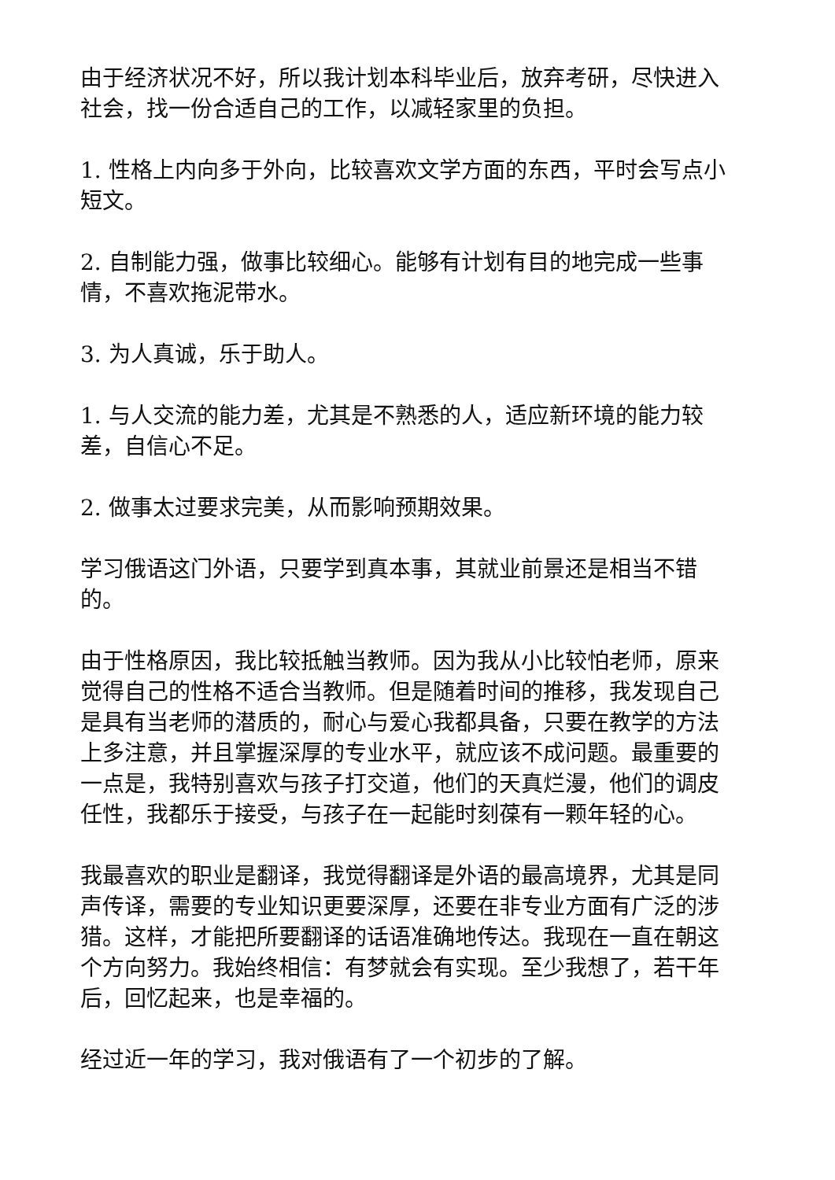由于经济状况不好，所以我计划本科毕业后，放弃考研，尽快进入社会，找一份合适自己的工作，以减轻家里的负担。
1. 性格上内向多于外向，比较喜欢文学方面的东西，平时会写点小短文。
2. 自制能力强，做事比较细心。能够有计划有目的地完成一些事情，不喜欢拖泥带水。
3. 为人真诚，乐于助人。
1. 与人交流的能力差，尤其是不熟悉的人，适应新环境的能力较差，自信心不足。
2. 做事太过要求完美，从而影响预期效果。
学习俄语这门外语，只要学到真本事，其就业前景还是相当不错的。
由于性格原因，我比较抵触当教师。因为我从小比较怕老师，原来觉得自己的性格不适合当教师。但是随着时间的推移，我发现自己是具有当老师的潜质的，耐心与爱心我都具备，只要在教学的方法上多注意，并且掌握深厚的专业水平，就应该不成问题。最重要的一点是，我特别喜欢与孩子打交道，他们的天真烂漫，他们的调皮任性，我都乐于接受，与孩子在一起能时刻葆有一颗年轻的心。
我最喜欢的职业是翻译，我觉得翻译是外语的最高境界，尤其是同声传译，需要的专业知识更要深厚，还要在非专业方面有广泛的涉猎。这样，才能把所要翻译的话语准确地传达。我现在一直在朝这个方向努力。我始终相信：有梦就会有实现。至少我想了，若干年后，回忆起来，也是幸福的。
经过近一年的学习，我对俄语有了一个初步的了解。